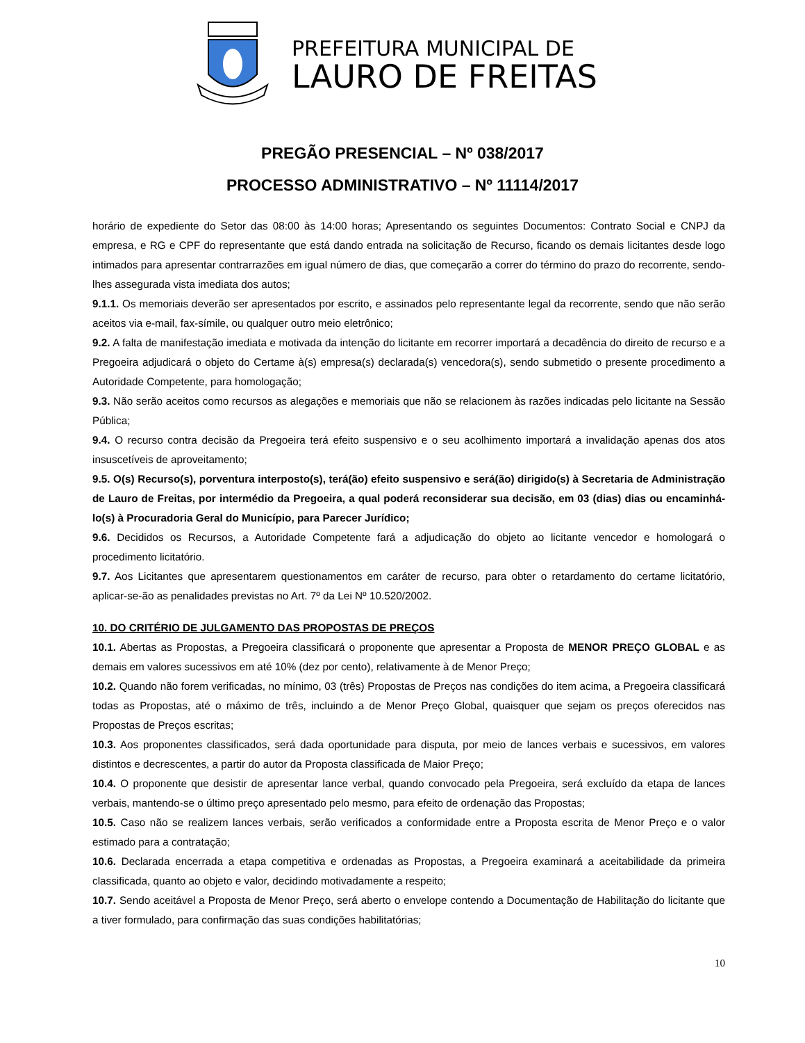PREFEITURA MUNICIPAL DE
LAURO DE FREITAS
PREGÃO PRESENCIAL – Nº 038/2017
PROCESSO ADMINISTRATIVO – Nº 11114/2017
horário de expediente do Setor das 08:00 às 14:00 horas; Apresentando os seguintes Documentos: Contrato Social e CNPJ da empresa, e RG e CPF do representante que está dando entrada na solicitação de Recurso, ficando os demais licitantes desde logo intimados para apresentar contrarrazões em igual número de dias, que começarão a correr do término do prazo do recorrente, sendo-lhes assegurada vista imediata dos autos;
9.1.1. Os memoriais deverão ser apresentados por escrito, e assinados pelo representante legal da recorrente, sendo que não serão aceitos via e-mail, fax-símile, ou qualquer outro meio eletrônico;
9.2. A falta de manifestação imediata e motivada da intenção do licitante em recorrer importará a decadência do direito de recurso e a Pregoeira adjudicará o objeto do Certame à(s) empresa(s) declarada(s) vencedora(s), sendo submetido o presente procedimento a Autoridade Competente, para homologação;
9.3. Não serão aceitos como recursos as alegações e memoriais que não se relacionem às razões indicadas pelo licitante na Sessão Pública;
9.4. O recurso contra decisão da Pregoeira terá efeito suspensivo e o seu acolhimento importará a invalidação apenas dos atos insuscetíveis de aproveitamento;
9.5. O(s) Recurso(s), porventura interposto(s), terá(ão) efeito suspensivo e será(ão) dirigido(s) à Secretaria de Administração de Lauro de Freitas, por intermédio da Pregoeira, a qual poderá reconsiderar sua decisão, em 03 (dias) dias ou encaminhá-lo(s) à Procuradoria Geral do Município, para Parecer Jurídico;
9.6. Decididos os Recursos, a Autoridade Competente fará a adjudicação do objeto ao licitante vencedor e homologará o procedimento licitatório.
9.7. Aos Licitantes que apresentarem questionamentos em caráter de recurso, para obter o retardamento do certame licitatório, aplicar-se-ão as penalidades previstas no Art. 7º da Lei Nº 10.520/2002.
10. DO CRITÉRIO DE JULGAMENTO DAS PROPOSTAS DE PREÇOS
10.1. Abertas as Propostas, a Pregoeira classificará o proponente que apresentar a Proposta de MENOR PREÇO GLOBAL e as demais em valores sucessivos em até 10% (dez por cento), relativamente à de Menor Preço;
10.2. Quando não forem verificadas, no mínimo, 03 (três) Propostas de Preços nas condições do item acima, a Pregoeira classificará todas as Propostas, até o máximo de três, incluindo a de Menor Preço Global, quaisquer que sejam os preços oferecidos nas Propostas de Preços escritas;
10.3. Aos proponentes classificados, será dada oportunidade para disputa, por meio de lances verbais e sucessivos, em valores distintos e decrescentes, a partir do autor da Proposta classificada de Maior Preço;
10.4. O proponente que desistir de apresentar lance verbal, quando convocado pela Pregoeira, será excluído da etapa de lances verbais, mantendo-se o último preço apresentado pelo mesmo, para efeito de ordenação das Propostas;
10.5. Caso não se realizem lances verbais, serão verificados a conformidade entre a Proposta escrita de Menor Preço e o valor estimado para a contratação;
10.6. Declarada encerrada a etapa competitiva e ordenadas as Propostas, a Pregoeira examinará a aceitabilidade da primeira classificada, quanto ao objeto e valor, decidindo motivadamente a respeito;
10.7. Sendo aceitável a Proposta de Menor Preço, será aberto o envelope contendo a Documentação de Habilitação do licitante que a tiver formulado, para confirmação das suas condições habilitatórias;
10